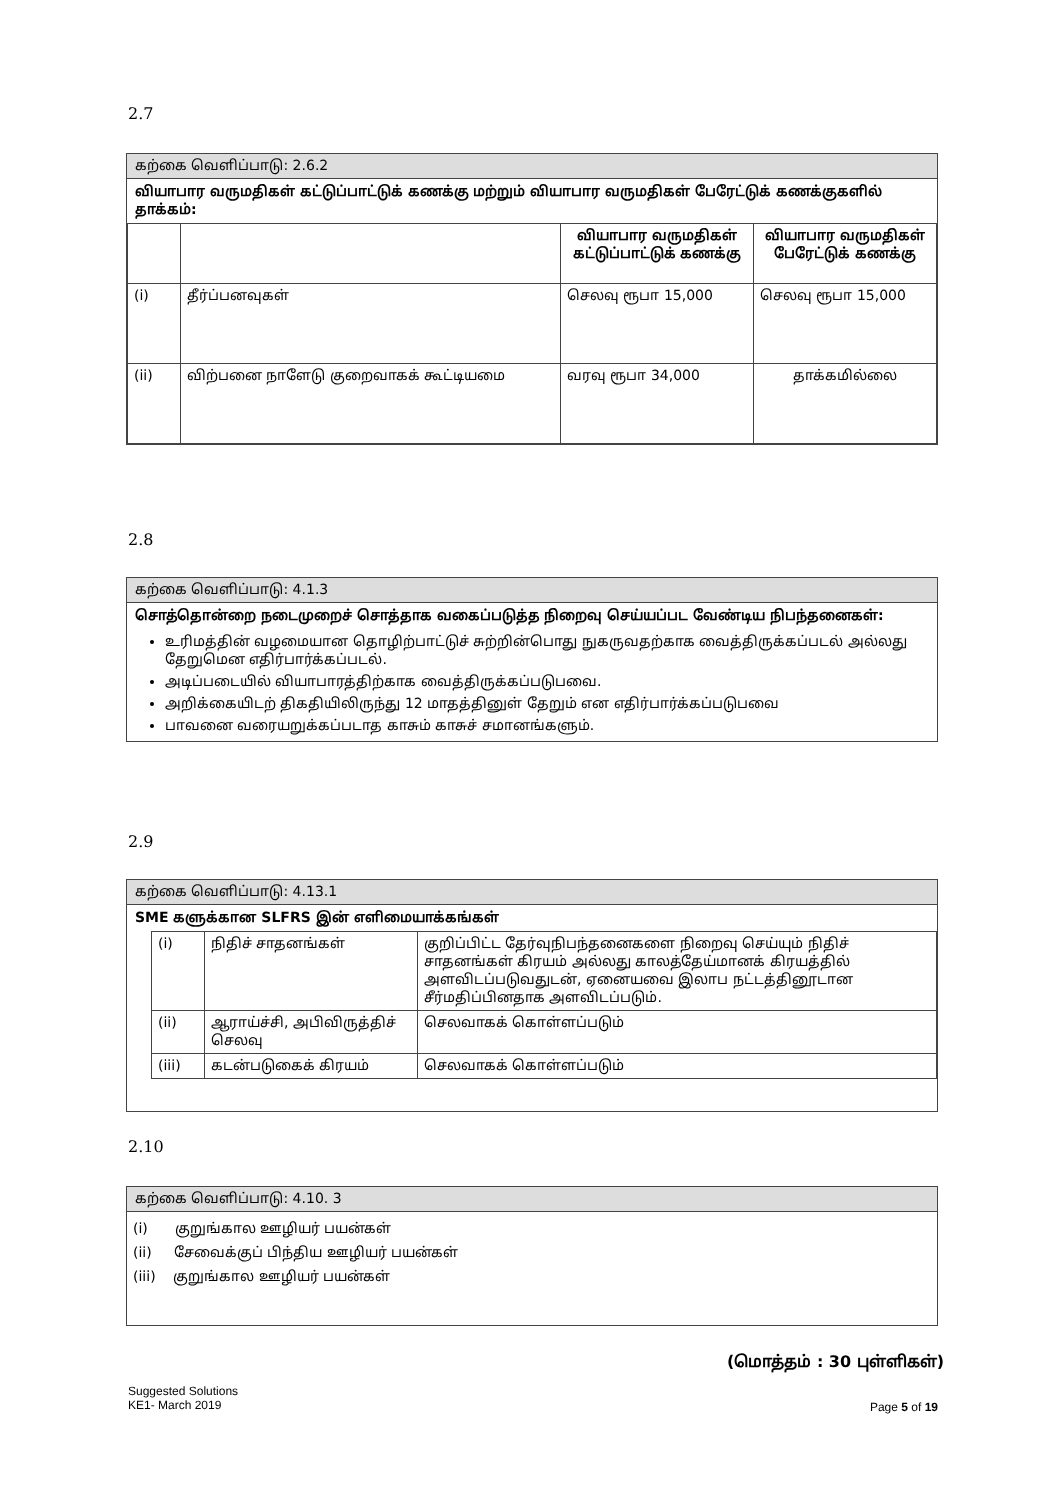2.7
கற்கை வெளிப்பாடு: 2.6.2
வியாபார வருமதிகள் கட்டுப்பாட்டுக் கணக்கு மற்றும் வியாபார வருமதிகள் பேரேட்டுக் கணக்குகளில் தாக்கம்:
| | | வியாபார வருமதிகள் கட்டுப்பாட்டுக் கணக்கு | வியாபார வருமதிகள் பேரேட்டுக் கணக்கு |
| (i) | தீர்ப்பனவுகள் | செலவு ரூபா 15,000 | செலவு ரூபா 15,000 |
| (ii) | விற்பனை நாளேடு குறைவாகக் கூட்டியமை | வரவு ரூபா 34,000 | தாக்கமில்லை |
2.8
கற்கை வெளிப்பாடு: 4.1.3
சொத்தொன்றை நடைமுறைச் சொத்தாக வகைப்படுத்த நிறைவு செய்யப்பட வேண்டிய நிபந்தனைகள்:
உரிமத்தின் வழமையான தொழிற்பாட்டுச் சுற்றின்பொது நுகருவதற்காக வைத்திருக்கப்படல் அல்லது தேறுமென எதிர்பார்க்கப்படல்.
அடிப்படையில் வியாபாரத்திற்காக வைத்திருக்கப்படுபவை.
அறிக்கையிடற் திகதியிலிருந்து 12 மாதத்தினுள் தேறும் என எதிர்பார்க்கப்படுபவை
பாவனை வரையறுக்கப்படாத காசும் காசுச் சமானங்களும்.
2.9
கற்கை வெளிப்பாடு: 4.13.1
SME களுக்கான SLFRS இன் எளிமையாக்கங்கள்
| (i) | நிதிச் சாதனங்கள் | குறிப்பிட்ட தேர்வுநிபந்தனைகளை நிறைவு செய்யும் நிதிச் சாதனங்கள் கிரயம் அல்லது காலத்தேய்மானக் கிரயத்தில் அளவிடப்படுவதுடன், ஏனையவை இலாப நட்டத்தினூடான சீர்மதிப்பினதாக அளவிடப்படும். |
| (ii) | ஆராய்ச்சி, அபிவிருத்திச் செலவு | செலவாகக் கொள்ளப்படும் |
| (iii) | கடன்படுகைக் கிரயம் | செலவாகக் கொள்ளப்படும் |
2.10
கற்கை வெளிப்பாடு: 4.10. 3
(i) குறுங்கால ஊழியர் பயன்கள்
(ii) சேவைக்குப் பிந்திய ஊழியர் பயன்கள்
(iii) குறுங்கால ஊழியர் பயன்கள்
(மொத்தம் : 30 புள்ளிகள்)
Suggested Solutions
KE1- March 2019
Page 5 of 19